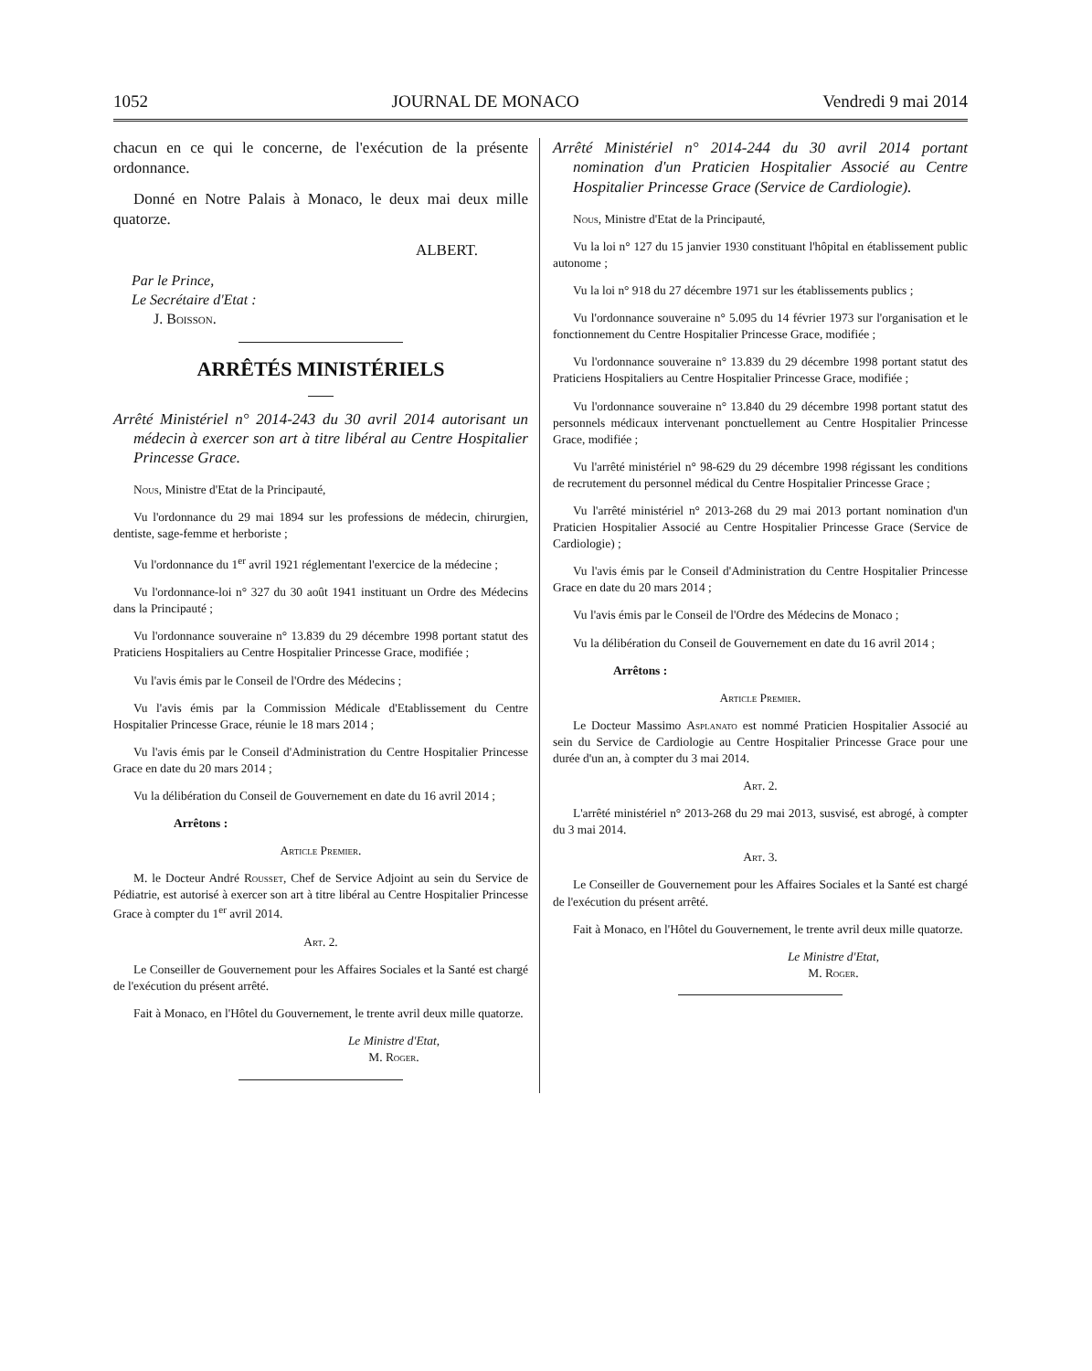1052 JOURNAL DE MONACO Vendredi 9 mai 2014
chacun en ce qui le concerne, de l'exécution de la présente ordonnance.
Donné en Notre Palais à Monaco, le deux mai deux mille quatorze.
ALBERT.
Par le Prince,
Le Secrétaire d'Etat :
J. Boisson.
ARRÊTÉS MINISTÉRIELS
Arrêté Ministériel n° 2014-243 du 30 avril 2014 autorisant un médecin à exercer son art à titre libéral au Centre Hospitalier Princesse Grace.
Nous, Ministre d'Etat de la Principauté,
Vu l'ordonnance du 29 mai 1894 sur les professions de médecin, chirurgien, dentiste, sage-femme et herboriste ;
Vu l'ordonnance du 1<sup>er</sup> avril 1921 réglementant l'exercice de la médecine ;
Vu l'ordonnance-loi n° 327 du 30 août 1941 instituant un Ordre des Médecins dans la Principauté ;
Vu l'ordonnance souveraine n° 13.839 du 29 décembre 1998 portant statut des Praticiens Hospitaliers au Centre Hospitalier Princesse Grace, modifiée ;
Vu l'avis émis par le Conseil de l'Ordre des Médecins ;
Vu l'avis émis par la Commission Médicale d'Etablissement du Centre Hospitalier Princesse Grace, réunie le 18 mars 2014 ;
Vu l'avis émis par le Conseil d'Administration du Centre Hospitalier Princesse Grace en date du 20 mars 2014 ;
Vu la délibération du Conseil de Gouvernement en date du 16 avril 2014 ;
Arrêtons :
Article Premier.
M. le Docteur André Rousset, Chef de Service Adjoint au sein du Service de Pédiatrie, est autorisé à exercer son art à titre libéral au Centre Hospitalier Princesse Grace à compter du 1<sup>er</sup> avril 2014.
Art. 2.
Le Conseiller de Gouvernement pour les Affaires Sociales et la Santé est chargé de l'exécution du présent arrêté.
Fait à Monaco, en l'Hôtel du Gouvernement, le trente avril deux mille quatorze.
Le Ministre d'Etat,
M. Roger.
Arrêté Ministériel n° 2014-244 du 30 avril 2014 portant nomination d'un Praticien Hospitalier Associé au Centre Hospitalier Princesse Grace (Service de Cardiologie).
Nous, Ministre d'Etat de la Principauté,
Vu la loi n° 127 du 15 janvier 1930 constituant l'hôpital en établissement public autonome ;
Vu la loi n° 918 du 27 décembre 1971 sur les établissements publics ;
Vu l'ordonnance souveraine n° 5.095 du 14 février 1973 sur l'organisation et le fonctionnement du Centre Hospitalier Princesse Grace, modifiée ;
Vu l'ordonnance souveraine n° 13.839 du 29 décembre 1998 portant statut des Praticiens Hospitaliers au Centre Hospitalier Princesse Grace, modifiée ;
Vu l'ordonnance souveraine n° 13.840 du 29 décembre 1998 portant statut des personnels médicaux intervenant ponctuellement au Centre Hospitalier Princesse Grace, modifiée ;
Vu l'arrêté ministériel n° 98-629 du 29 décembre 1998 régissant les conditions de recrutement du personnel médical du Centre Hospitalier Princesse Grace ;
Vu l'arrêté ministériel n° 2013-268 du 29 mai 2013 portant nomination d'un Praticien Hospitalier Associé au Centre Hospitalier Princesse Grace (Service de Cardiologie) ;
Vu l'avis émis par le Conseil d'Administration du Centre Hospitalier Princesse Grace en date du 20 mars 2014 ;
Vu l'avis émis par le Conseil de l'Ordre des Médecins de Monaco ;
Vu la délibération du Conseil de Gouvernement en date du 16 avril 2014 ;
Arrêtons :
Article Premier.
Le Docteur Massimo Asplanato est nommé Praticien Hospitalier Associé au sein du Service de Cardiologie au Centre Hospitalier Princesse Grace pour une durée d'un an, à compter du 3 mai 2014.
Art. 2.
L'arrêté ministériel n° 2013-268 du 29 mai 2013, susvisé, est abrogé, à compter du 3 mai 2014.
Art. 3.
Le Conseiller de Gouvernement pour les Affaires Sociales et la Santé est chargé de l'exécution du présent arrêté.
Fait à Monaco, en l'Hôtel du Gouvernement, le trente avril deux mille quatorze.
Le Ministre d'Etat,
M. Roger.